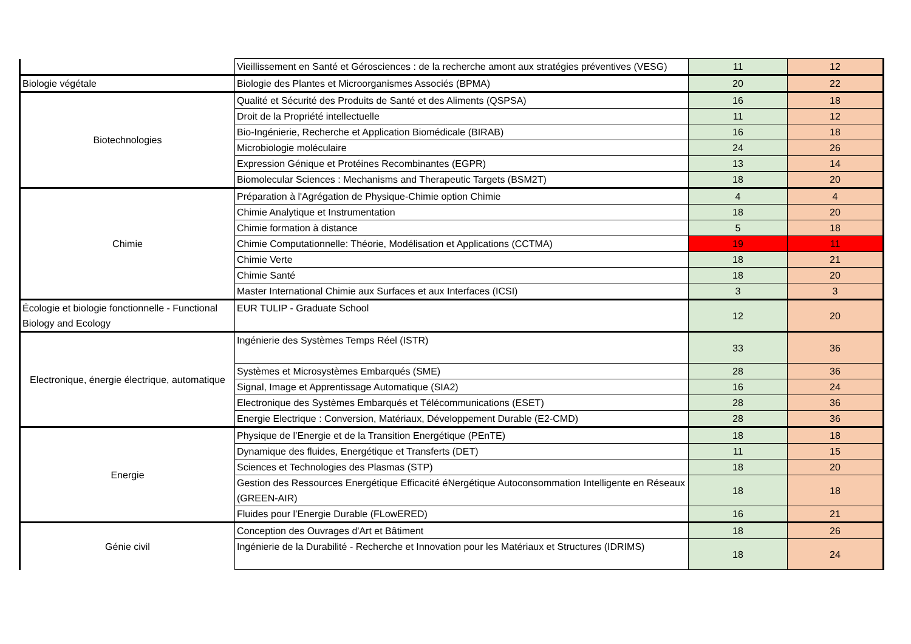| | Vieillissement en Santé et Gérosciences : de la recherche amont aux stratégies préventives (VESG) | 11 | 12 |
| Biologie végétale | Biologie des Plantes et Microorganismes Associés (BPMA) | 20 | 22 |
| Biotechnologies | Qualité et Sécurité des Produits de Santé et des Aliments (QSPSA) | 16 | 18 |
| | Droit de la Propriété intellectuelle | 11 | 12 |
| | Bio-Ingénierie, Recherche et Application Biomédicale (BIRAB) | 16 | 18 |
| | Microbiologie moléculaire | 24 | 26 |
| | Expression Génique et Protéines Recombinantes (EGPR) | 13 | 14 |
| | Biomolecular Sciences : Mechanisms and Therapeutic Targets (BSM2T) | 18 | 20 |
| Chimie | Préparation à l'Agrégation de Physique-Chimie option Chimie | 4 | 4 |
| | Chimie Analytique et Instrumentation | 18 | 20 |
| | Chimie formation à distance | 5 | 18 |
| | Chimie Computationnelle: Théorie, Modélisation et Applications (CCTMA) | 19 | 11 |
| | Chimie Verte | 18 | 21 |
| | Chimie Santé | 18 | 20 |
| | Master International Chimie aux Surfaces et aux Interfaces (ICSI) | 3 | 3 |
| Écologie et biologie fonctionnelle - Functional Biology and Ecology | EUR TULIP - Graduate School | 12 | 20 |
| Electronique, énergie électrique, automatique | Ingénierie des Systèmes Temps Réel (ISTR) | 33 | 36 |
| | Systèmes et Microsystèmes Embarqués (SME) | 28 | 36 |
| | Signal, Image et Apprentissage Automatique (SIA2) | 16 | 24 |
| | Electronique des Systèmes Embarqués et Télécommunications (ESET) | 28 | 36 |
| | Energie Electrique : Conversion, Matériaux, Développement Durable (E2-CMD) | 28 | 36 |
| Energie | Physique de l’Energie et de la Transition Energétique (PEnTE) | 18 | 18 |
| | Dynamique des fluides, Energétique et Transferts (DET) | 11 | 15 |
| | Sciences et Technologies des Plasmas (STP) | 18 | 20 |
| | Gestion des Ressources Energétique Efficacité éNergétique Autoconsommation Intelligente en Réseaux (GREEN-AIR) | 18 | 18 |
| | Fluides pour l’Energie Durable (FLowERED) | 16 | 21 |
| Génie civil | Conception des Ouvrages d'Art et Bâtiment | 18 | 26 |
| | Ingénierie de la Durabilité - Recherche et Innovation pour les Matériaux et Structures (IDRIMS) | 18 | 24 |